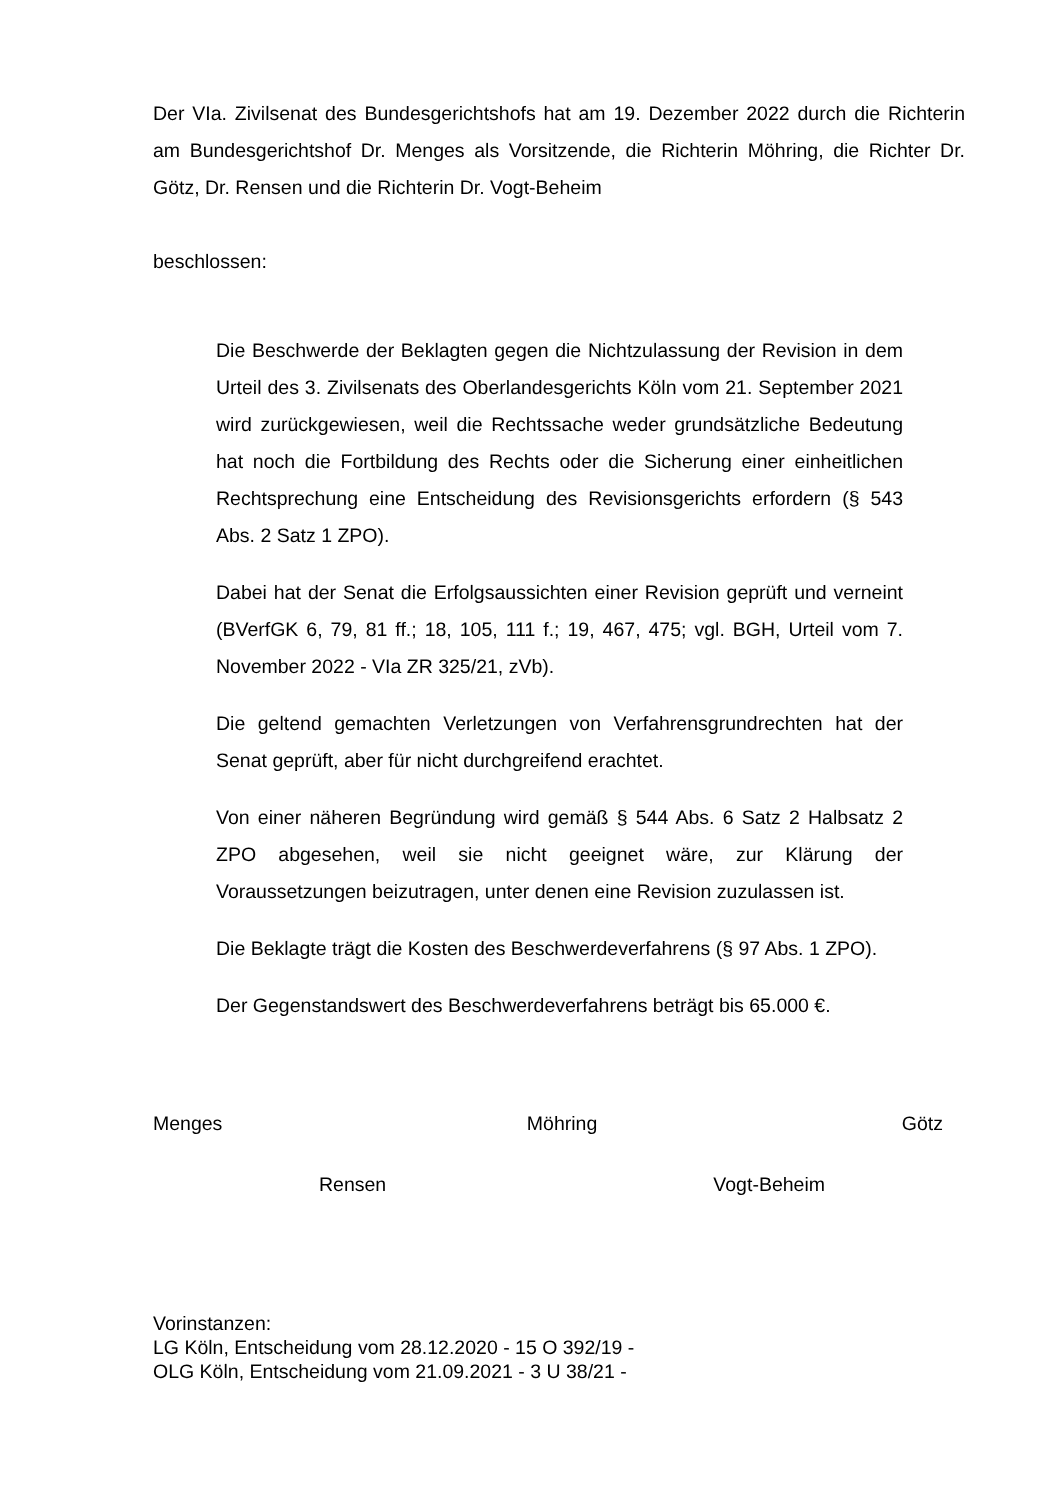Der VIa. Zivilsenat des Bundesgerichtshofs hat am 19. Dezember 2022 durch die Richterin am Bundesgerichtshof Dr. Menges als Vorsitzende, die Richterin Möhring, die Richter Dr. Götz, Dr. Rensen und die Richterin Dr. Vogt-Beheim
beschlossen:
Die Beschwerde der Beklagten gegen die Nichtzulassung der Revision in dem Urteil des 3. Zivilsenats des Oberlandesgerichts Köln vom 21. September 2021 wird zurückgewiesen, weil die Rechtssache weder grundsätzliche Bedeutung hat noch die Fortbildung des Rechts oder die Sicherung einer einheitlichen Rechtsprechung eine Entscheidung des Revisionsgerichts erfordern (§ 543 Abs. 2 Satz 1 ZPO).
Dabei hat der Senat die Erfolgsaussichten einer Revision geprüft und verneint (BVerfGK 6, 79, 81 ff.; 18, 105, 111 f.; 19, 467, 475; vgl. BGH, Urteil vom 7. November 2022 - VIa ZR 325/21, zVb).
Die geltend gemachten Verletzungen von Verfahrensgrundrechten hat der Senat geprüft, aber für nicht durchgreifend erachtet.
Von einer näheren Begründung wird gemäß § 544 Abs. 6 Satz 2 Halbsatz 2 ZPO abgesehen, weil sie nicht geeignet wäre, zur Klärung der Voraussetzungen beizutragen, unter denen eine Revision zuzulassen ist.
Die Beklagte trägt die Kosten des Beschwerdeverfahrens (§ 97 Abs. 1 ZPO).
Der Gegenstandswert des Beschwerdeverfahrens beträgt bis 65.000 €.
Menges Möhring Götz
Rensen Vogt-Beheim
Vorinstanzen:
LG Köln, Entscheidung vom 28.12.2020 - 15 O 392/19 -
OLG Köln, Entscheidung vom 21.09.2021 - 3 U 38/21 -